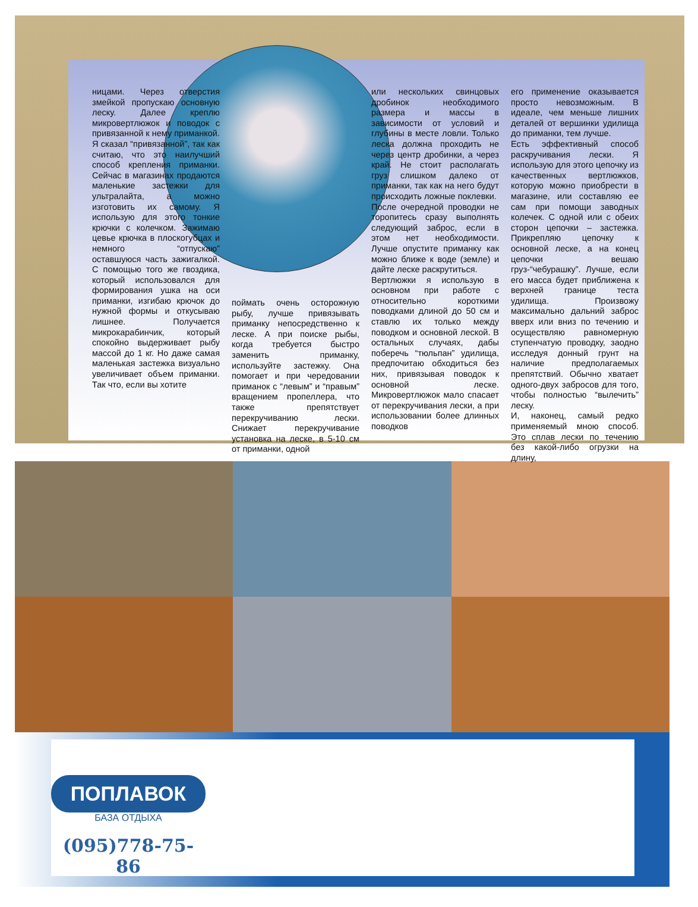ницами. Через отверстия змейкой пропускаю основную леску. Далее креплю микровертлюжок и поводок с привязанной к нему приманкой. Я сказал “привязанной”, так как считаю, что это наилучший способ крепления приманки. Сейчас в магазинах продаются маленькие застежки для ультралайта, а можно изготовить их самому. Я использую для этого тонкие крючки с колечком. Зажимаю цевье крючка в плоскогубцах и немного “отпускаю” оставшуюся часть зажигалкой. С помощью того же гвоздика, который использовался для формирования ушка на оси приманки, изгибаю крючок до нужной формы и откусываю лишнее. Получается микрокарабинчик, который спокойно выдерживает рыбу массой до 1 кг. Но даже самая маленькая застежка визуально увеличивает объем приманки. Так что, если вы хотите
поймать очень осторожную рыбу, лучше привязывать приманку непосредственно к леске. А при поиске рыбы, когда требуется быстро заменить приманку, используйте застежку. Она помогает и при чередовании приманок с “левым” и “правым” вращением пропеллера, что также препятствует перекручиванию лески. Снижает перекручивание установка на леске, в 5-10 см от приманки, одной
или нескольких свинцовых дробинок необходимого размера и массы в зависимости от условий и глубины в месте ловли. Только леска должна проходить не через центр дробинки, а через край. Не стоит располагать груз слишком далеко от приманки, так как на него будут происходить ложные поклевки.
После очередной проводки не торопитесь сразу выполнять следующий заброс, если в этом нет необходимости. Лучше опустите приманку как можно ближе к воде (земле) и дайте леске раскрутиться.
Вертлюжки я использую в основном при работе с относительно короткими поводками длиной до 50 см и ставлю их только между поводком и основной леской. В остальных случаях, дабы поберечь “тюльпан” удилища, предпочитаю обходиться без них, привязывая поводок к основной леске. Микровертлюжок мало спасает от перекручивания лески, а при использовании более длинных поводков
его применение оказывается просто невозможным. В идеале, чем меньше лишних деталей от вершинки удилища до приманки, тем лучше.
Есть эффективный способ раскручивания лески. Я использую для этого цепочку из качественных вертлюжков, которую можно приобрести в магазине, или составляю ее сам при помощи заводных колечек. С одной или с обеих сторон цепочки – застежка. Прикрепляю цепочку к основной леске, а на конец цепочки вешаю груз-“чебурашку”. Лучше, если его масса будет приближена к верхней границе теста удилища. Произвожу максимально дальний заброс вверх или вниз по течению и осуществляю равномерную ступенчатую проводку, заодно исследуя донный грунт на наличие предполагаемых препятствий. Обычно хватает одного-двух забросов для того, чтобы полностью “вылечить” леску.
И, наконец, самый редко применяемый мною способ. Это сплав лески по течению без какой-либо огрузки на длину,
ПОПЛАВОК
БАЗА ОТДЫХА
(095)778-75-86